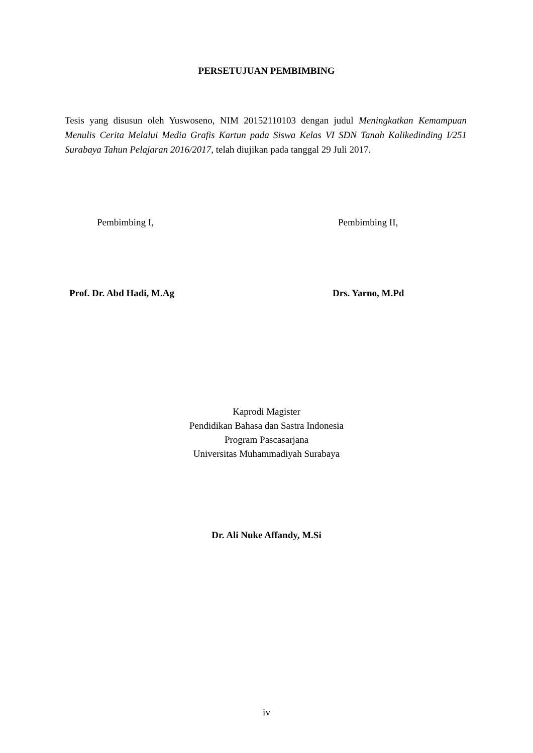PERSETUJUAN PEMBIMBING
Tesis yang disusun oleh Yuswoseno, NIM 20152110103 dengan judul Meningkatkan Kemampuan Menulis Cerita Melalui Media Grafis Kartun pada Siswa Kelas VI SDN Tanah Kalikedinding I/251 Surabaya Tahun Pelajaran 2016/2017, telah diujikan pada tanggal 29 Juli 2017.
Pembimbing I, Pembimbing II,
Prof. Dr. Abd Hadi, M.Ag Drs. Yarno, M.Pd
Kaprodi Magister
Pendidikan Bahasa dan Sastra Indonesia
Program Pascasarjana
Universitas Muhammadiyah Surabaya
Dr. Ali Nuke Affandy, M.Si
iv